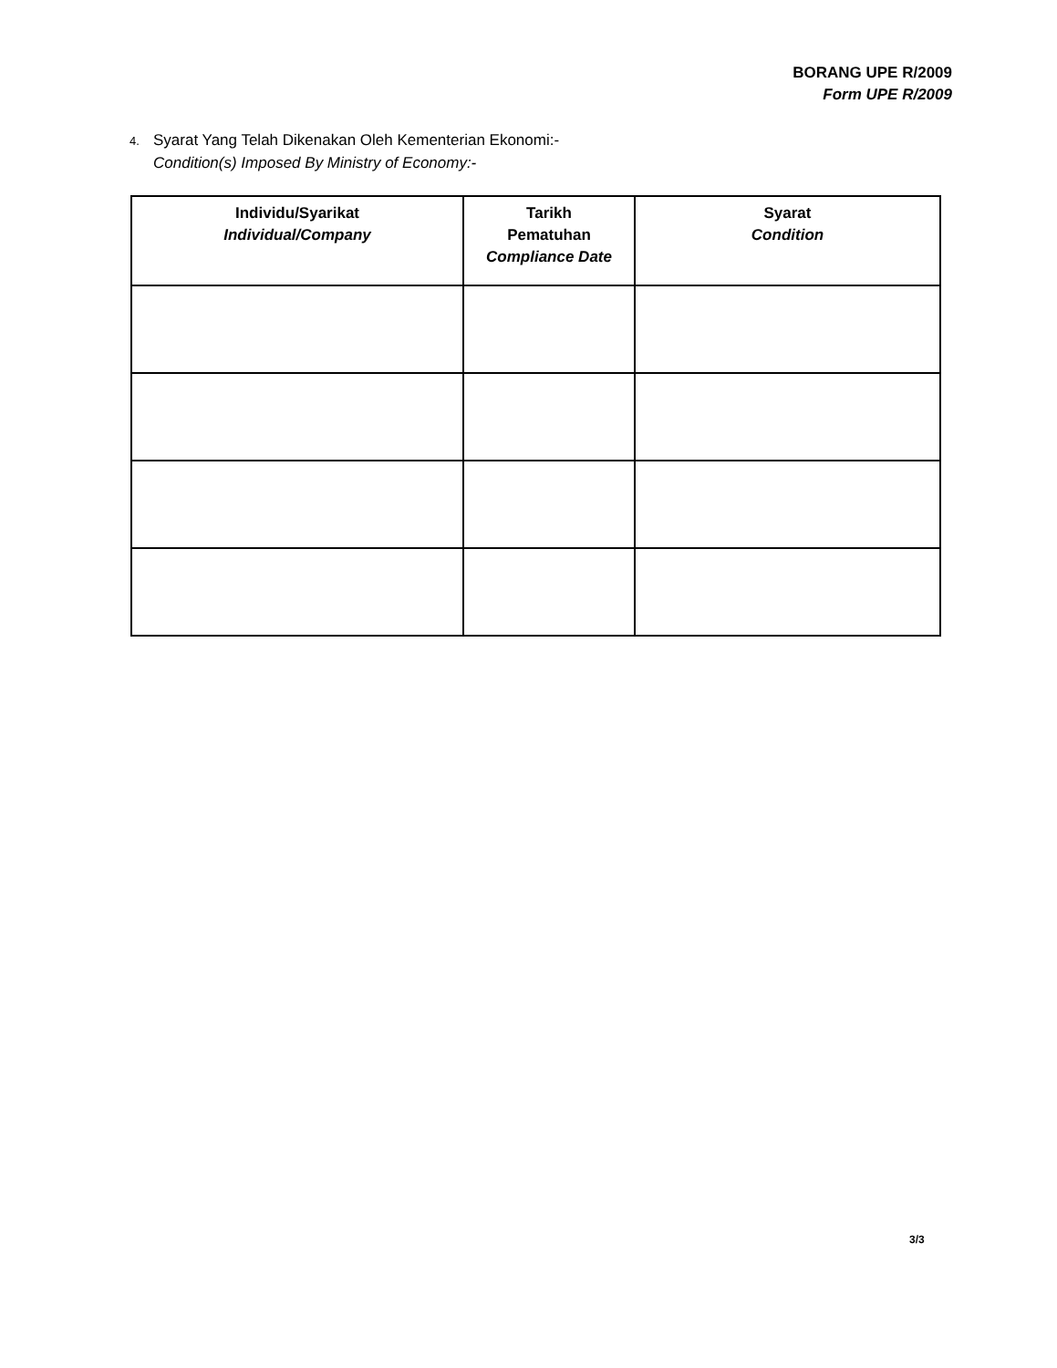BORANG UPE R/2009
Form UPE R/2009
4. Syarat Yang Telah Dikenakan Oleh Kementerian Ekonomi:-
Condition(s) Imposed By Ministry of Economy:-
| Individu/Syarikat Individual/Company | Tarikh Pematuhan Compliance Date | Syarat Condition |
| --- | --- | --- |
3/3